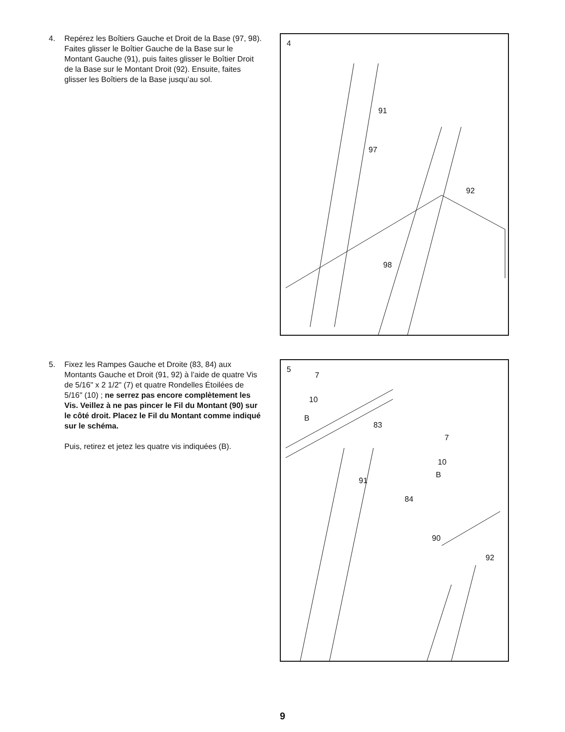4. Repérez les Boîtiers Gauche et Droit de la Base (97, 98). Faites glisser le Boîtier Gauche de la Base sur le Montant Gauche (91), puis faites glisser le Boîtier Droit de la Base sur le Montant Droit (92). Ensuite, faites glisser les Boîtiers de la Base jusqu’au sol.
4
91
97
92
98
5. Fixez les Rampes Gauche et Droite (83, 84) aux Montants Gauche et Droit (91, 92) à l’aide de quatre Vis de 5/16" x 2 1/2" (7) et quatre Rondelles Étoilées de 5/16" (10) ; ne serrez pas encore complètement les Vis. Veillez à ne pas pincer le Fil du Montant (90) sur le côté droit. Placez le Fil du Montant comme indiqué sur le schéma.
Puis, retirez et jetez les quatre vis indiquées (B).
5
7
10
B
83
7
10
B
91
84
90
92
9